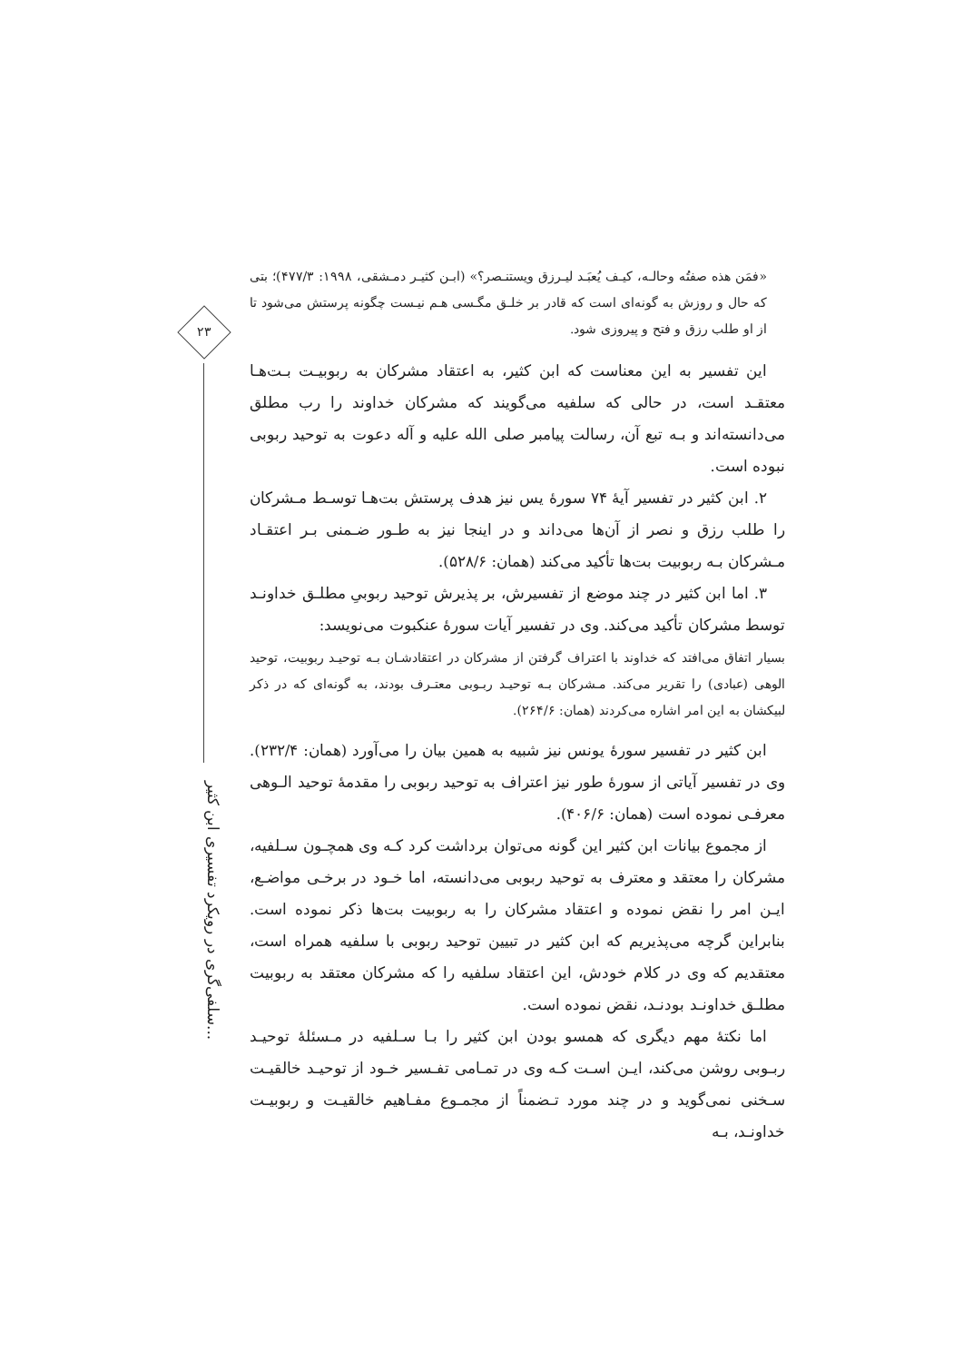۲۳
سلفی‌گری در رویکرد تفسیری ابن کثیر...
«فمَن هذه صفتُه وحالـه، کیـف یُعبَـد لیـرزق ویستنـصر؟» (ابـن کثیـر دمـشقی، ۱۹۹۸: ۴۷۷/۳)؛ بتی که حال و روزش به گونه‌ای است که قادر بر خلـق مگـسی هـم نیـست چگونه پرستش می‌شود تا از او طلب رزق و فتح و پیروزی شود.
این تفسیر به این معناست که ابن کثیر، به اعتقاد مشرکان به ربوبیـت بـت‌هـا معتقـد است، در حالی که سلفیه می‌گویند که مشرکان خداوند را رب مطلق می‌دانسته‌اند و بـه تبع آن، رسالت پیامبر صلی الله علیه و آله دعوت به توحید ربوبی نبوده است.
۲. ابن کثیر در تفسیر آیهٔ ۷۴ سورهٔ یس نیز هدف پرستش بت‌هـا توسـط مـشرکان را طلب رزق و نصر از آن‌ها می‌داند و در اینجا نیز به طـور ضـمنی بـر اعتقـاد مـشرکان بـه ربوبیت بت‌ها تأکید می‌کند (همان: ۵۲۸/۶).
۳. اما ابن کثیر در چند موضع از تفسیرش، بر پذیرش توحید ربوبیِ مطلـق خداونـد توسط مشرکان تأکید می‌کند. وی در تفسیر آیات سورهٔ عنکبوت می‌نویسد:
بسیار اتفاق می‌افتد که خداوند با اعتراف گرفتن از مشرکان در اعتقادشـان بـه توحیـد ربوبیت، توحید الوهی (عبادی) را تقریر می‌کند. مـشرکان بـه توحیـد ربـوبی معتـرف بودند، به گونه‌ای که در ذکر لبیکشان به این امر اشاره می‌کردند (همان: ۲۶۴/۶).
ابن کثیر در تفسیر سورهٔ یونس نیز شبیه به همین بیان را می‌آورد (همان: ۲۳۲/۴). وی در تفسیر آیاتی از سورهٔ طور نیز اعتراف به توحید ربوبی را مقدمهٔ توحید الـوهی معرفـی نموده است (همان: ۴۰۶/۶).
از مجموع بیانات ابن کثیر این گونه می‌توان برداشت کرد کـه وی همچـون سـلفیه، مشرکان را معتقد و معترف به توحید ربوبی می‌دانسته، اما خـود در برخـی مواضـع، ایـن امر را نقض نموده و اعتقاد مشرکان را به ربوبیت بت‌ها ذکر نموده است. بنابراین گرچه می‌پذیریم که ابن کثیر در تبیین توحید ربوبی با سلفیه همراه است، معتقدیم که وی در کلام خودش، این اعتقاد سلفیه را که مشرکان معتقد به ربوبیت مطلـق خداونـد بودنـد، نقض نموده است.
اما نکتهٔ مهم دیگری که همسو بودن ابن کثیر را بـا سـلفیه در مـسئلهٔ توحیـد ربـوبی روشن می‌کند، ایـن اسـت کـه وی در تمـامی تفـسیر خـود از توحیـد خالقیـت سـخنی نمی‌گوید و در چند مورد تـضمناً از مجمـوع مفـاهیم خالقیـت و ربوبیـت خداونـد، بـه